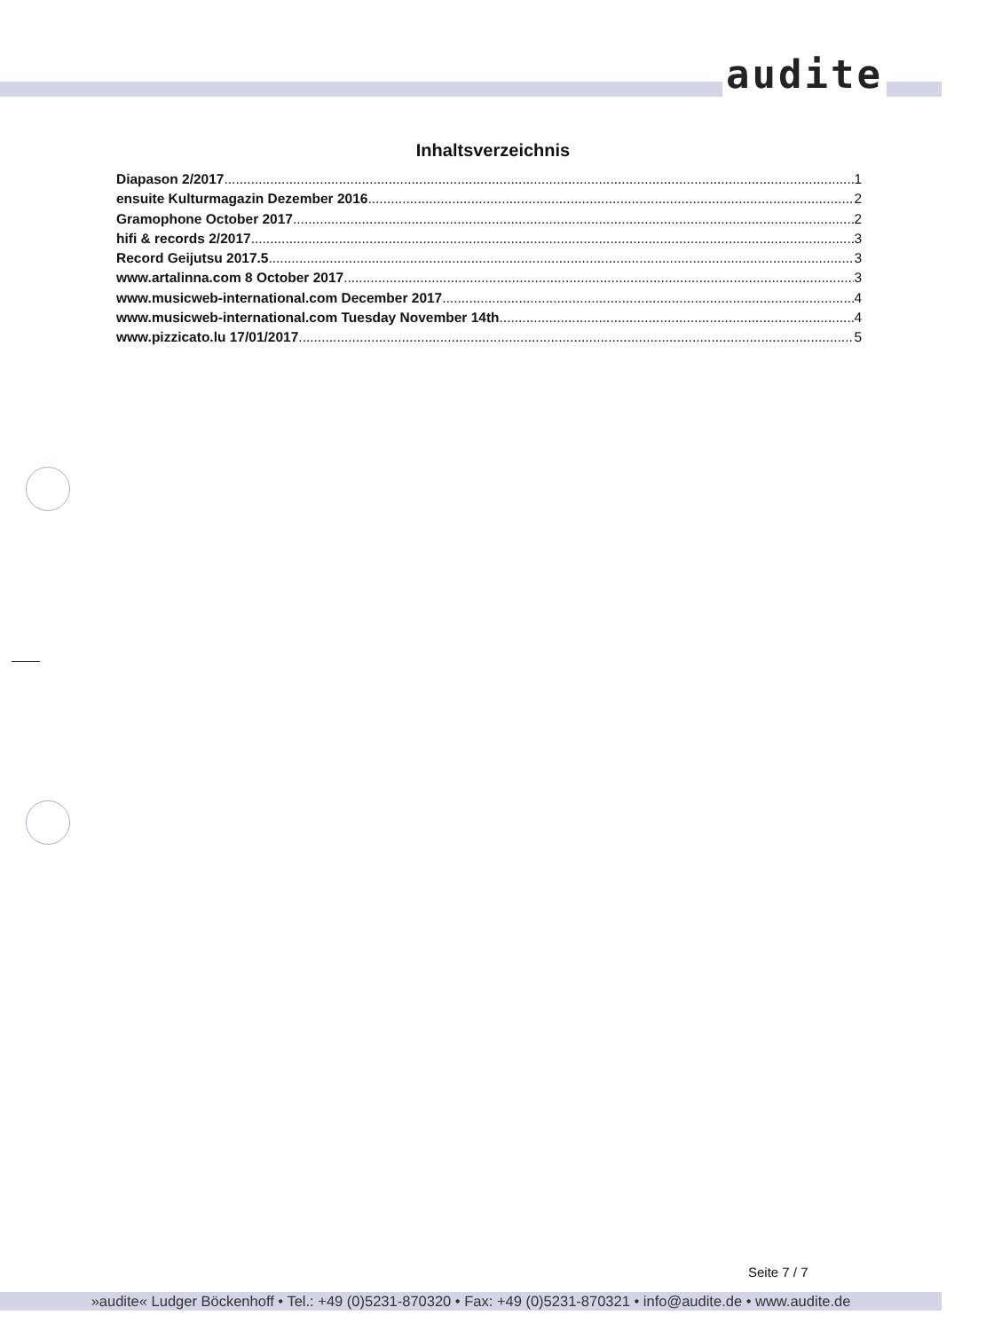audite
Inhaltsverzeichnis
Diapason 2/2017 1
ensuite Kulturmagazin Dezember 2016 2
Gramophone October 2017 2
hifi & records 2/2017 3
Record Geijutsu 2017.5 3
www.artalinna.com 8 October 2017 3
www.musicweb-international.com December 2017 4
www.musicweb-international.com Tuesday November 14th 4
www.pizzicato.lu 17/01/2017 5
Seite 7 / 7
»audite« Ludger Böckenhoff • Tel.: +49 (0)5231-870320 • Fax: +49 (0)5231-870321 • info@audite.de • www.audite.de